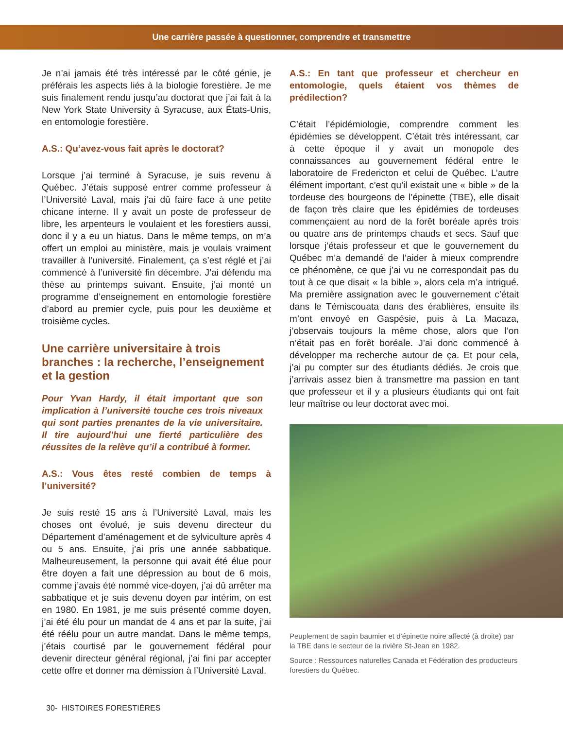Une carrière passée à questionner, comprendre et transmettre
Je n’ai jamais été très intéressé par le côté génie, je préférais les aspects liés à la biologie forestière. Je me suis finalement rendu jusqu’au doctorat que j’ai fait à la New York State University à Syracuse, aux États-Unis, en entomologie forestière.
A.S.: Qu’avez-vous fait après le doctorat?
Lorsque j’ai terminé à Syracuse, je suis revenu à Québec. J’étais supposé entrer comme professeur à l’Université Laval, mais j’ai dû faire face à une petite chicane interne. Il y avait un poste de professeur de libre, les arpenteurs le voulaient et les forestiers aussi, donc il y a eu un hiatus. Dans le même temps, on m’a offert un emploi au ministère, mais je voulais vraiment travailler à l’université. Finalement, ça s’est réglé et j’ai commencé à l’université fin décembre. J’ai défendu ma thèse au printemps suivant. Ensuite, j’ai monté un programme d’enseignement en entomologie forestière d’abord au premier cycle, puis pour les deuxième et troisième cycles.
Une carrière universitaire à trois branches : la recherche, l’enseignement et la gestion
Pour Yvan Hardy, il était important que son implication à l’université touche ces trois niveaux qui sont parties prenantes de la vie universitaire. Il tire aujourd’hui une fierté particulière des réussites de la relève qu’il a contribué à former.
A.S.: Vous êtes resté combien de temps à l’université?
Je suis resté 15 ans à l’Université Laval, mais les choses ont évolué, je suis devenu directeur du Département d’aménagement et de sylviculture après 4 ou 5 ans. Ensuite, j’ai pris une année sabbatique. Malheureusement, la personne qui avait été élue pour être doyen a fait une dépression au bout de 6 mois, comme j’avais été nommé vice-doyen, j’ai dû arrêter ma sabbatique et je suis devenu doyen par intérim, on est en 1980. En 1981, je me suis présenté comme doyen, j’ai été élu pour un mandat de 4 ans et par la suite, j’ai été réélu pour un autre mandat. Dans le même temps, j’étais courtisé par le gouvernement fédéral pour devenir directeur général régional, j’ai fini par accepter cette offre et donner ma démission à l’Université Laval.
A.S.: En tant que professeur et chercheur en entomologie, quels étaient vos thèmes de prédilection?
C’était l’épidémiologie, comprendre comment les épidémies se développent. C’était très intéressant, car à cette époque il y avait un monopole des connaissances au gouvernement fédéral entre le laboratoire de Fredericton et celui de Québec. L’autre élément important, c’est qu’il existait une « bible » de la tordeuse des bourgeons de l’épinette (TBE), elle disait de façon très claire que les épidémies de tordeuses commençaient au nord de la forêt boréale après trois ou quatre ans de printemps chauds et secs. Sauf que lorsque j’étais professeur et que le gouvernement du Québec m’a demandé de l’aider à mieux comprendre ce phénomène, ce que j’ai vu ne correspondait pas du tout à ce que disait « la bible », alors cela m’a intrigué. Ma première assignation avec le gouvernement c’était dans le Témiscouata dans des érablières, ensuite ils m’ont envoyé en Gaspésie, puis à La Macaza, j’observais toujours la même chose, alors que l’on n’était pas en forêt boréale. J’ai donc commencé à développer ma recherche autour de ça. Et pour cela, j’ai pu compter sur des étudiants dédiés. Je crois que j’arrivais assez bien à transmettre ma passion en tant que professeur et il y a plusieurs étudiants qui ont fait leur maîtrise ou leur doctorat avec moi.
Peuplement de sapin baumier et d’épinette noire affecté (à droite) par la TBE dans le secteur de la rivière St-Jean en 1982.
Source : Ressources naturelles Canada et Fédération des producteurs forestiers du Québec.
30- HISTOIRES FORESTIÈRES